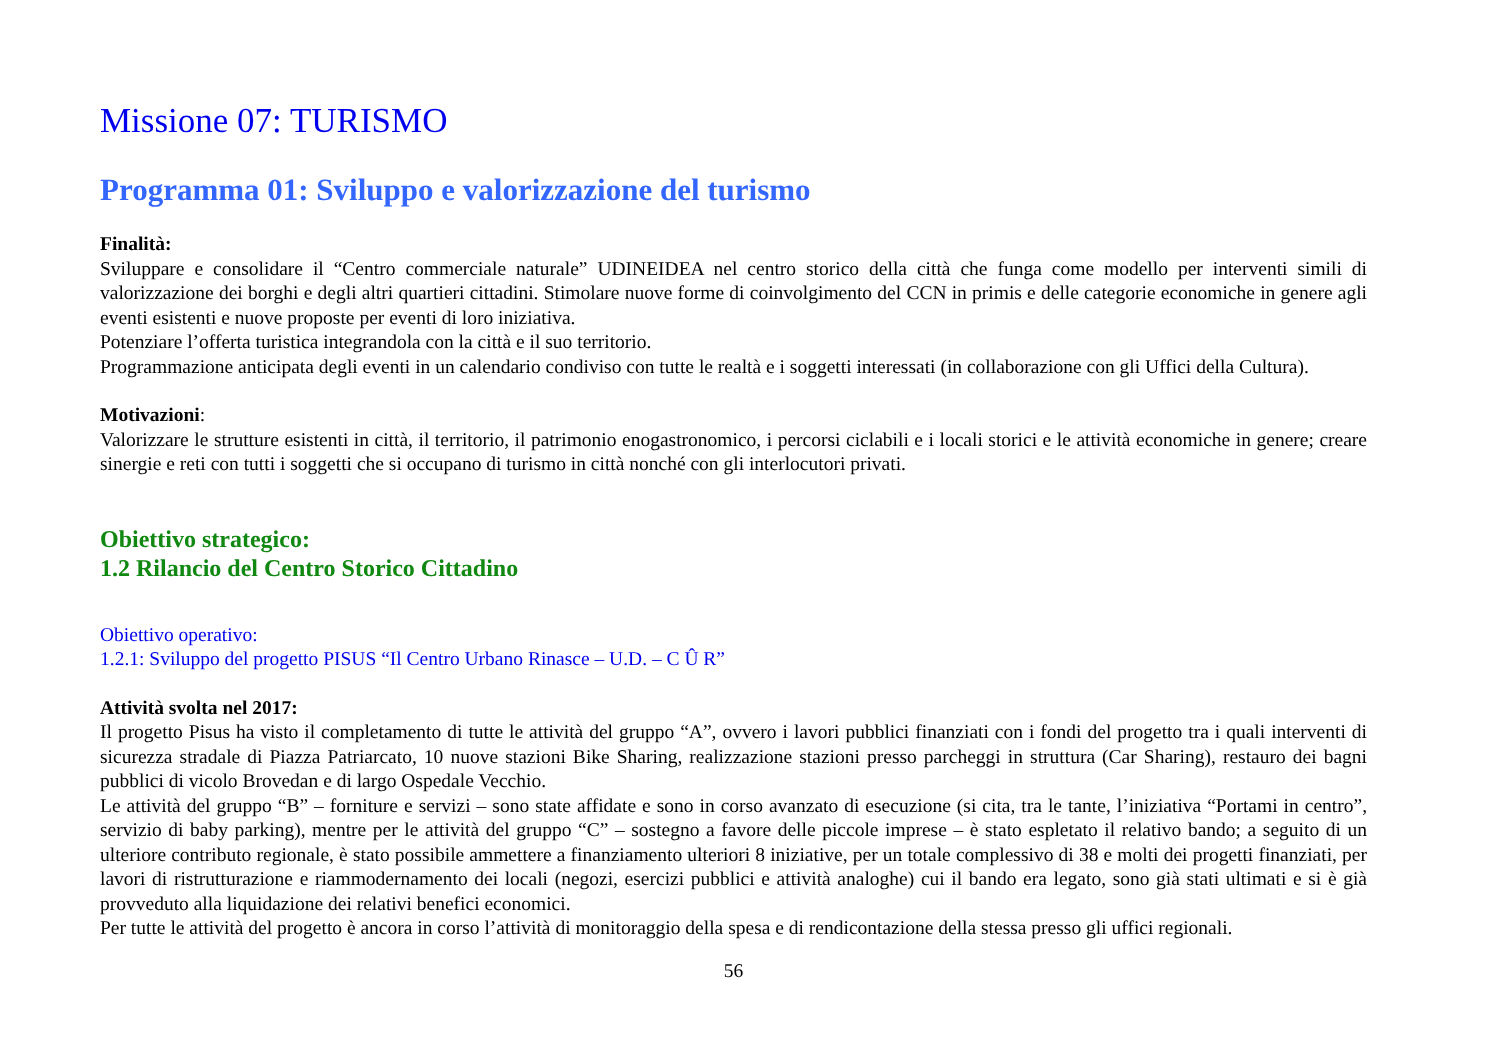Missione 07: TURISMO
Programma 01: Sviluppo e valorizzazione del turismo
Finalità:
Sviluppare e consolidare il “Centro commerciale naturale” UDINEIDEA nel centro storico della città che funga come modello per interventi simili di valorizzazione dei borghi e degli altri quartieri cittadini. Stimolare nuove forme di coinvolgimento del CCN in primis e delle categorie economiche in genere agli eventi esistenti e nuove proposte per eventi di loro iniziativa.
Potenziare l’offerta turistica integrandola con la città e il suo territorio.
Programmazione anticipata degli eventi in un calendario condiviso con tutte le realtà e i soggetti interessati (in collaborazione con gli Uffici della Cultura).
Motivazioni:
Valorizzare le strutture esistenti in città, il territorio, il patrimonio enogastronomico, i percorsi ciclabili e i locali storici e le attività economiche in genere; creare sinergie e reti con tutti i soggetti che si occupano di turismo in città nonché con gli interlocutori privati.
Obiettivo strategico:
1.2 Rilancio del Centro Storico Cittadino
Obiettivo operativo:
1.2.1: Sviluppo del progetto PISUS “Il Centro Urbano Rinasce – U.D. – C Û R”
Attività svolta nel 2017:
Il progetto Pisus ha visto il completamento di tutte le attività del gruppo “A”, ovvero i lavori pubblici finanziati con i fondi del progetto tra i quali interventi di sicurezza stradale di Piazza Patriarcato, 10 nuove stazioni Bike Sharing, realizzazione stazioni presso parcheggi in struttura (Car Sharing), restauro dei bagni pubblici di vicolo Brovedan e di largo Ospedale Vecchio.
Le attività del gruppo “B” – forniture e servizi – sono state affidate e sono in corso avanzato di esecuzione (si cita, tra le tante, l’iniziativa “Portami in centro”, servizio di baby parking), mentre per le attività del gruppo “C” – sostegno a favore delle piccole imprese – è stato espletato il relativo bando; a seguito di un ulteriore contributo regionale, è stato possibile ammettere a finanziamento ulteriori 8 iniziative, per un totale complessivo di 38 e molti dei progetti finanziati, per lavori di ristrutturazione e riammodernamento dei locali (negozi, esercizi pubblici e attività analoghe) cui il bando era legato, sono già stati ultimati e si è già provveduto alla liquidazione dei relativi benefici economici.
Per tutte le attività del progetto è ancora in corso l’attività di monitoraggio della spesa e di rendicontazione della stessa presso gli uffici regionali.
56